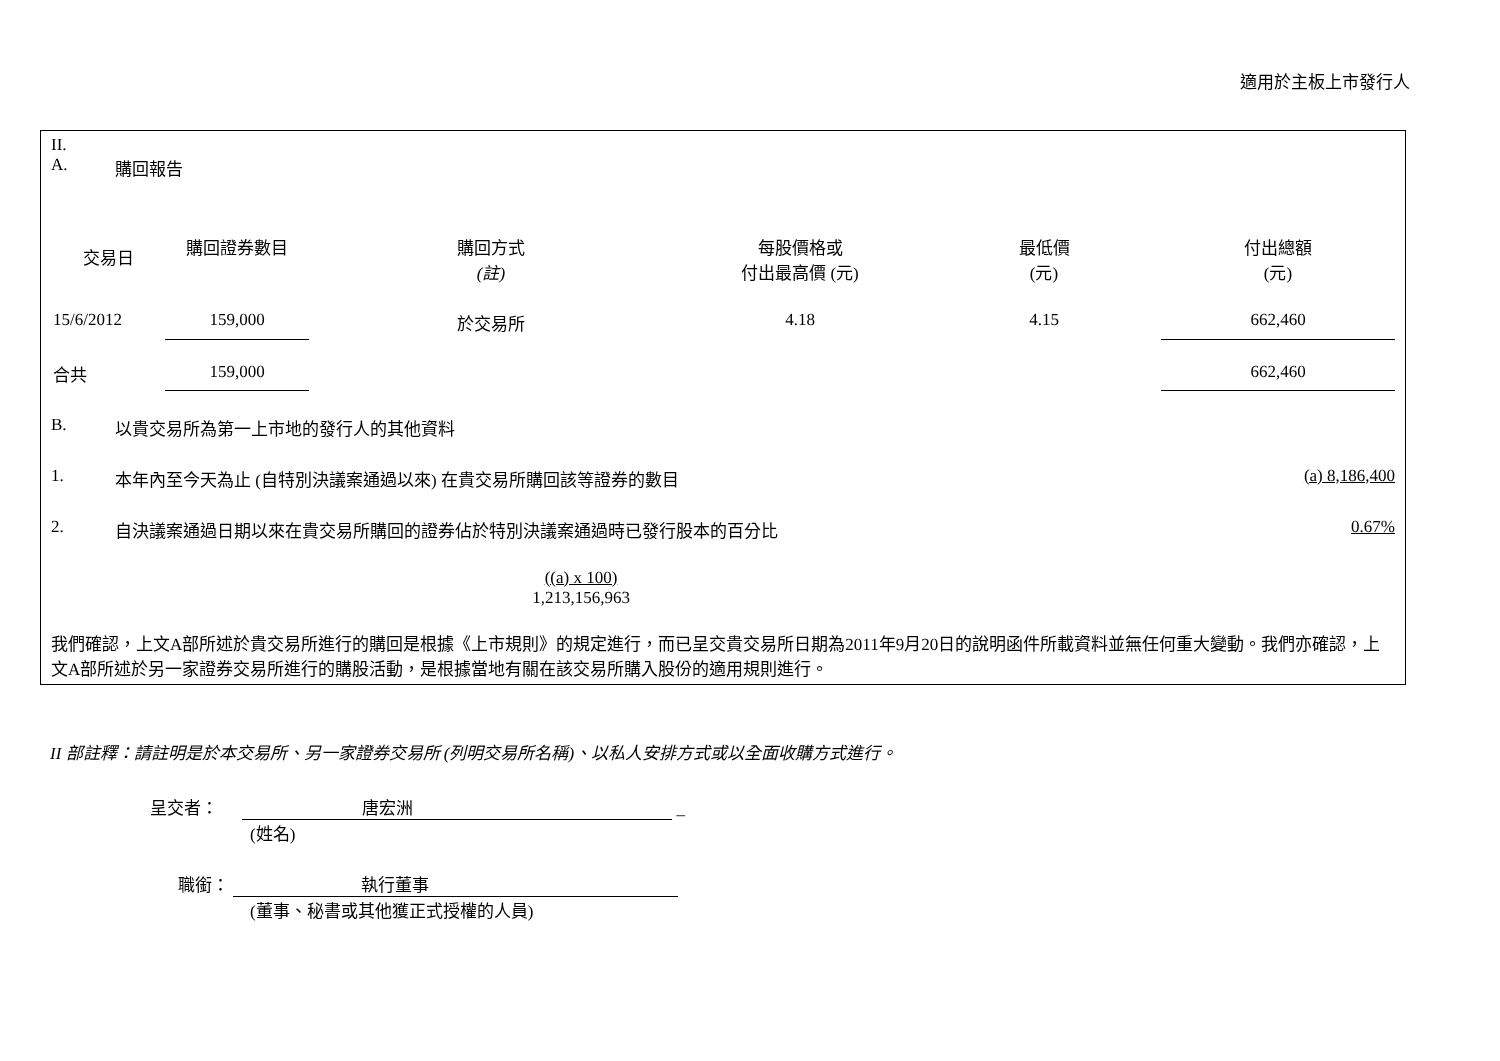適用於主板上市發行人
II.
A. 購回報告
| 交易日 | 購回證券數目 | 購回方式 (註) | 每股價格或 付出最高價 (元) | 最低價 (元) | 付出總額 (元) |
| 15/6/2012 | 159,000 | 於交易所 | 4.18 | 4.15 | 662,460 |
| 合共 | 159,000 | | | | 662,460 |
B. 以貴交易所為第一上市地的發行人的其他資料
1. 本年內至今天為止 (自特別決議案通過以來) 在貴交易所購回該等證券的數目 (a) 8,186,400
2. 自決議案通過日期以來在貴交易所購回的證券佔於特別決議案通過時已發行股本的百分比 0.67%
((a) x 100)
1,213,156,963
我們確認，上文A部所述於貴交易所進行的購回是根據《上市規則》的規定進行，而已呈交貴交易所日期為2011年9月20日的說明函件所載資料並無任何重大變動。我們亦確認，上文A部所述於另一家證券交易所進行的購股活動，是根據當地有關在該交易所購入股份的適用規則進行。
II 部註釋：請註明是於本交易所、另一家證券交易所 (列明交易所名稱)、以私人安排方式或以全面收購方式進行。
呈交者： 唐宏洲 _
(姓名)
職銜： 執行董事
(董事、秘書或其他獲正式授權的人員)